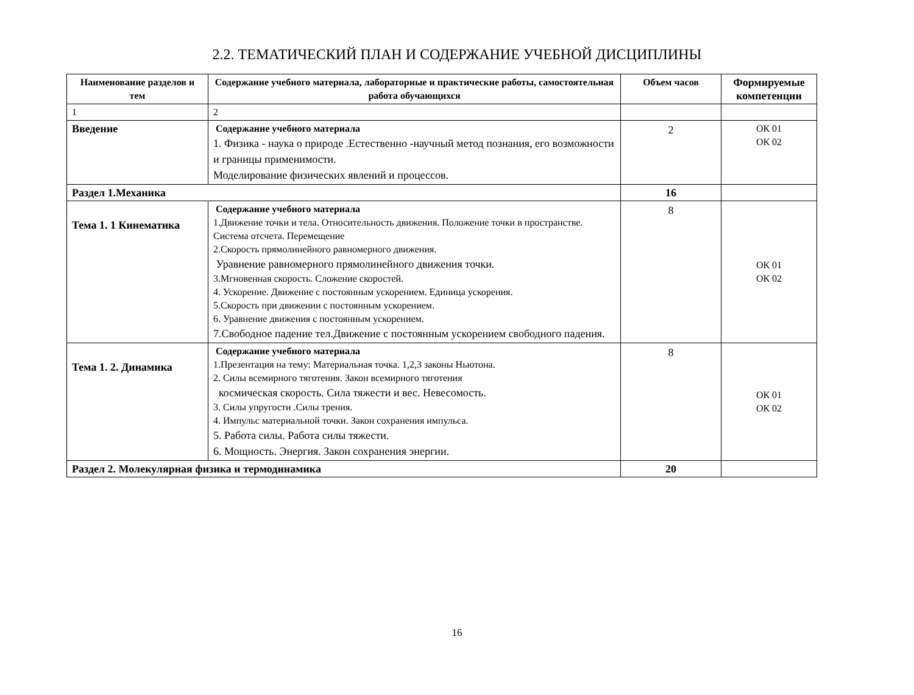2.2. ТЕМАТИЧЕСКИЙ ПЛАН И СОДЕРЖАНИЕ УЧЕБНОЙ ДИСЦИПЛИНЫ
| Наименование разделов и тем | Содержание учебного материала, лабораторные и практические работы, самостоятельная работа обучающихся | Объем часов | Формируемые компетенции |
| --- | --- | --- | --- |
| 1 | 2 | | |
| Введение | Содержание учебного материала 1. Физика - наука о природе .Естественно -научный метод познания, его возможности и границы применимости. Моделирование физических явлений и процессов. | 2 | ОК 01 ОК 02 |
| Раздел 1.Механика | | 16 | |
| Тема 1. 1 Кинематика | Содержание учебного материала 1.Движение точки и тела. Относительность движения. Положение точки в пространстве. Система отсчета. Перемещение 2.Скорость прямолинейного равномерного движения. Уравнение равномерного прямолинейного движения точки. 3.Мгновенная скорость. Сложение скоростей. 4. Ускорение. Движение с постоянным ускорением. Единица ускорения. 5.Скорость при движении с постоянным ускорением. 6. Уравнение движения с постоянным ускорением. 7.Свободное падение тел.Движение с постоянным ускорением свободного падения. | 8 | ОК 01 ОК 02 |
| Тема 1. 2. Динамика | Содержание учебного материала 1.Презентация на тему: Материальная точка. 1,2,3 законы Ньютона. 2. Силы всемирного тяготения. Закон всемирного тяготения космическая скорость. Сила тяжести и вес. Невесомость. 3. Силы упругости .Силы трения. 4. Импульс материальной точки. Закон сохранения импульса. 5. Работа силы. Работа силы тяжести. 6. Мощность. Энергия. Закон сохранения энергии. | 8 | ОК 01 ОК 02 |
| Раздел 2. Молекулярная физика и термодинамика | | 20 | |
16